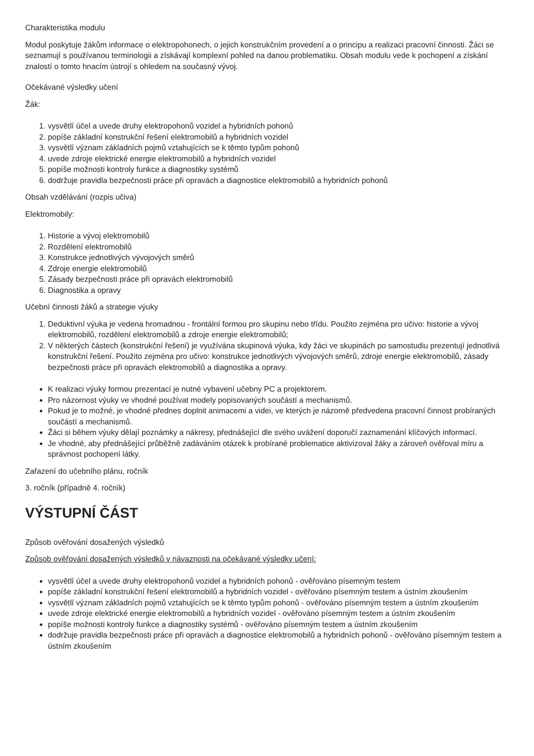Charakteristika modulu
Modul poskytuje žákům informace o elektropohonech, o jejich konstrukčním provedení a o principu a realizaci pracovní činnosti. Žáci se seznamují s používanou terminologii a získávají komplexní pohled na danou problematiku. Obsah modulu vede k pochopení a získání znalostí o tomto hnacím ústrojí s ohledem na současný vývoj.
Očekávané výsledky učení
Žák:
1. vysvětlí účel a uvede druhy elektropohonů vozidel a hybridních pohonů
2. popíše základní konstrukční řešení elektromobilů a hybridních vozidel
3. vysvětlí význam základních pojmů vztahujících se k těmto typům pohonů
4. uvede zdroje elektrické energie elektromobilů a hybridních vozidel
5. popíše možnosti kontroly funkce a diagnostiky systémů
6. dodržuje pravidla bezpečnosti práce při opravách a diagnostice elektromobilů a hybridních pohonů
Obsah vzdělávání (rozpis učiva)
Elektromobily:
1. Historie a vývoj elektromobilů
2. Rozdělení elektromobilů
3. Konstrukce jednotlivých vývojových směrů
4. Zdroje energie elektromobilů
5. Zásady bezpečnosti práce při opravách elektromobilů
6. Diagnostika a opravy
Učební činnosti žáků a strategie výuky
1. Deduktivní výuka je vedena hromadnou - frontální formou pro skupinu nebo třídu. Použito zejména pro učivo: historie a vývoj elektromobilů, rozdělení elektromobilů a zdroje energie elektromobilů;
2. V některých částech (konstrukční řešení) je využívána skupinová výuka, kdy žáci ve skupinách po samostudiu prezentují jednotlivá konstrukční řešení. Použito zejména pro učivo: konstrukce jednotlivých vývojových směrů, zdroje energie elektromobilů, zásady bezpečnosti práce při opravách elektromobilů a diagnostika a opravy.
K realizaci výuky formou prezentací je nutné vybavení učebny PC a projektorem.
Pro názornost výuky ve vhodné používat modely popisovaných součástí a mechanismů.
Pokud je to možné, je vhodné přednes doplnit animacemi a videi, ve kterých je názorně předvedena pracovní činnost probíraných součástí a mechanismů.
Žáci si během výuky dělají poznámky a nákresy, přednášející dle svého uvážení doporučí zaznamenání klíčových informací.
Je vhodné, aby přednášející průběžně zadáváním otázek k probírané problematice aktivizoval žáky a zároveň ověřoval míru a správnost pochopení látky.
Zařazení do učebního plánu, ročník
3. ročník (případně 4. ročník)
VÝSTUPNÍ ČÁST
Způsob ověřování dosažených výsledků
Způsob ověřování dosažených výsledků v návaznosti na očekávané výsledky učení:
vysvětlí účel a uvede druhy elektropohonů vozidel a hybridních pohonů - ověřováno písemným testem
popíše základní konstrukční řešení elektromobilů a hybridních vozidel - ověřováno písemným testem a ústním zkoušením
vysvětlí význam základních pojmů vztahujících se k těmto typům pohonů - ověřováno písemným testem a ústním zkoušením
uvede zdroje elektrické energie elektromobilů a hybridních vozidel - ověřováno písemným testem a ústním zkoušením
popíše možnosti kontroly funkce a diagnostiky systémů - ověřováno písemným testem a ústním zkoušením
dodržuje pravidla bezpečnosti práce při opravách a diagnostice elektromobilů a hybridních pohonů - ověřováno písemným testem a ústním zkoušením